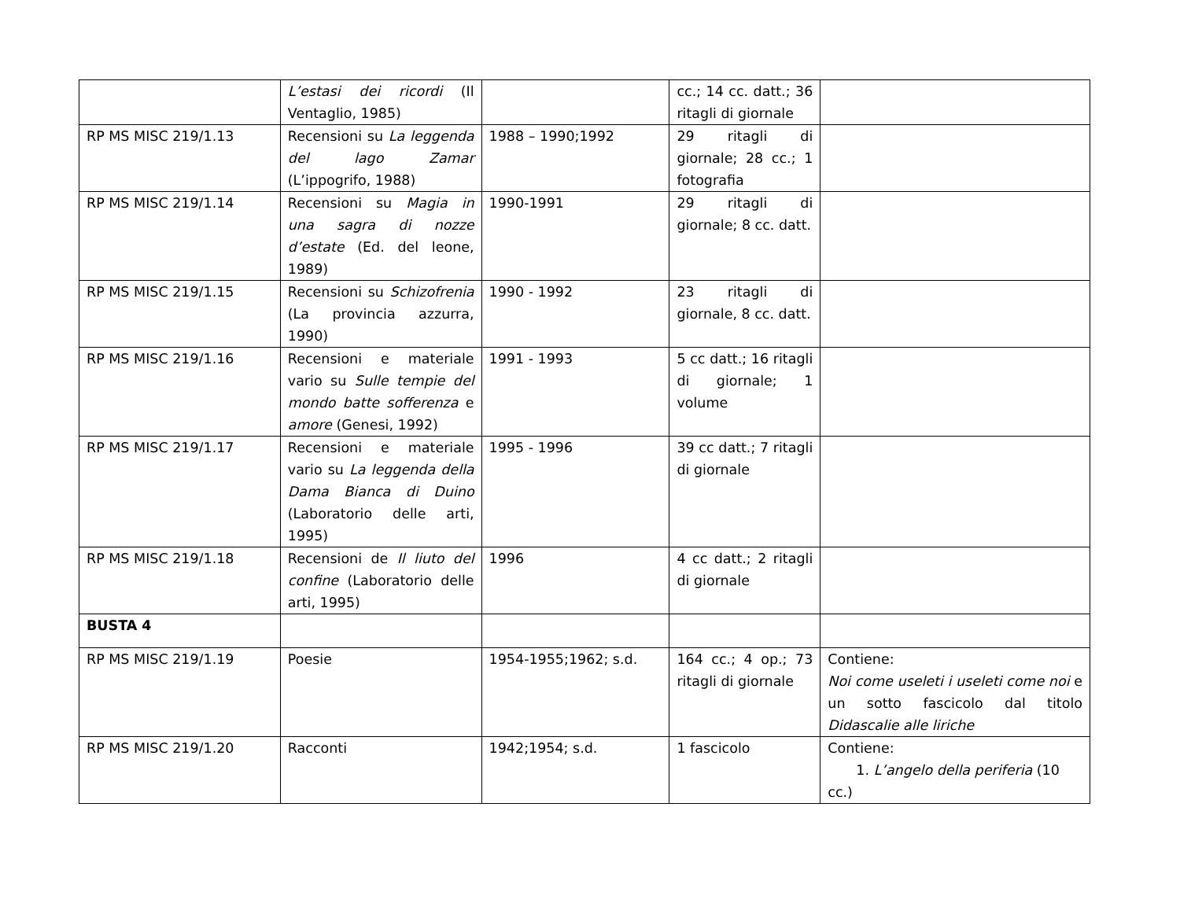| | L’estasi dei ricordi (Il Ventaglio, 1985) | | cc.; 14 cc. datt.; 36 ritagli di giornale | |
| RP MS MISC 219/1.13 | Recensioni su La leggenda del lago Zamar (L’ippogrifo, 1988) | 1988 – 1990;1992 | 29 ritagli di giornale; 28 cc.; 1 fotografia | |
| RP MS MISC 219/1.14 | Recensioni su Magia in una sagra di nozze d’estate (Ed. del leone, 1989) | 1990-1991 | 29 ritagli di giornale; 8 cc. datt. | |
| RP MS MISC 219/1.15 | Recensioni su Schizofrenia (La provincia azzurra, 1990) | 1990 - 1992 | 23 ritagli di giornale, 8 cc. datt. | |
| RP MS MISC 219/1.16 | Recensioni e materiale vario su Sulle tempie del mondo batte sofferenza e amore (Genesi, 1992) | 1991 - 1993 | 5 cc datt.; 16 ritagli di giornale; 1 volume | |
| RP MS MISC 219/1.17 | Recensioni e materiale vario su La leggenda della Dama Bianca di Duino (Laboratorio delle arti, 1995) | 1995 - 1996 | 39 cc datt.; 7 ritagli di giornale | |
| RP MS MISC 219/1.18 | Recensioni de Il liuto del confine (Laboratorio delle arti, 1995) | 1996 | 4 cc datt.; 2 ritagli di giornale | |
| BUSTA 4 | | | | |
| RP MS MISC 219/1.19 | Poesie | 1954-1955;1962; s.d. | 164 cc.; 4 op.; 73 ritagli di giornale | Contiene: Noi come useleti i useleti come noi e un sotto fascicolo dal titolo Didascalie alle liriche |
| RP MS MISC 219/1.20 | Racconti | 1942;1954; s.d. | 1 fascicolo | Contiene: 1. L’angelo della periferia (10 cc.) |